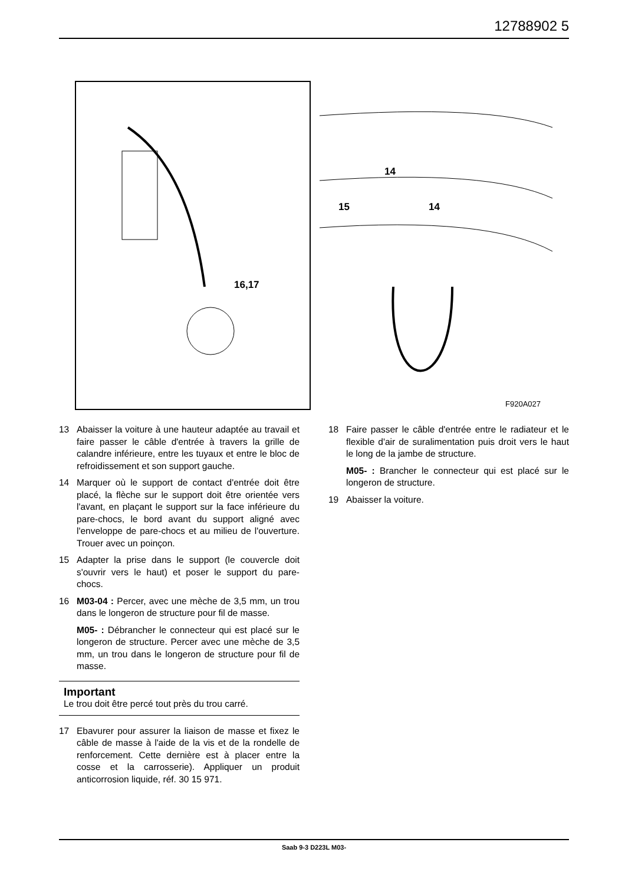12788902 5
16,17
14
15
14
F920A027
13 Abaisser la voiture à une hauteur adaptée au travail et faire passer le câble d'entrée à travers la grille de calandre inférieure, entre les tuyaux et entre le bloc de refroidissement et son support gauche.
14 Marquer où le support de contact d'entrée doit être placé, la flèche sur le support doit être orientée vers l'avant, en plaçant le support sur la face inférieure du pare-chocs, le bord avant du support aligné avec l'enveloppe de pare-chocs et au milieu de l'ouverture. Trouer avec un poinçon.
15 Adapter la prise dans le support (le couvercle doit s'ouvrir vers le haut) et poser le support du pare-chocs.
16 M03-04 : Percer, avec une mèche de 3,5 mm, un trou dans le longeron de structure pour fil de masse.
M05- : Débrancher le connecteur qui est placé sur le longeron de structure. Percer avec une mèche de 3,5 mm, un trou dans le longeron de structure pour fil de masse.
Important
Le trou doit être percé tout près du trou carré.
17 Ebavurer pour assurer la liaison de masse et fixez le câble de masse à l'aide de la vis et de la rondelle de renforcement. Cette dernière est à placer entre la cosse et la carrosserie). Appliquer un produit anticorrosion liquide, réf. 30 15 971.
18 Faire passer le câble d'entrée entre le radiateur et le flexible d'air de suralimentation puis droit vers le haut le long de la jambe de structure.
M05- : Brancher le connecteur qui est placé sur le longeron de structure.
19 Abaisser la voiture.
Saab 9-3 D223L M03-